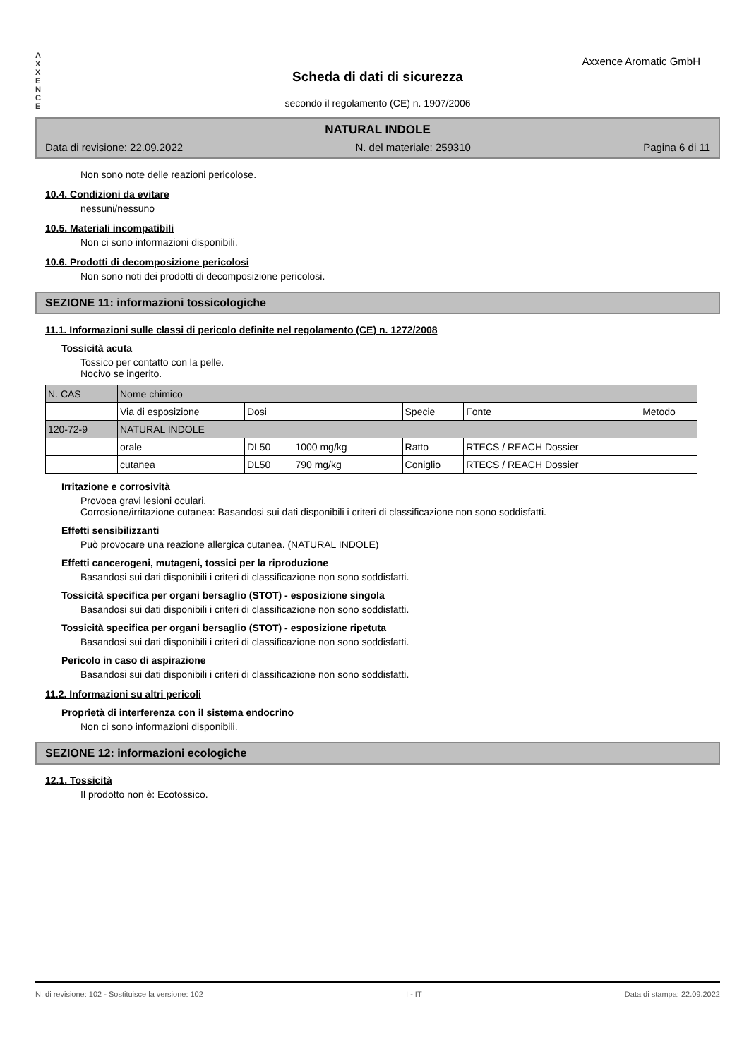A
X
X
E
N
C
E
Axxence Aromatic GmbH
Scheda di dati di sicurezza
secondo il regolamento (CE) n. 1907/2006
NATURAL INDOLE
Data di revisione: 22.09.2022 N. del materiale: 259310 Pagina 6 di 11
Non sono note delle reazioni pericolose.
10.4. Condizioni da evitare
nessuni/nessuno
10.5. Materiali incompatibili
Non ci sono informazioni disponibili.
10.6. Prodotti di decomposizione pericolosi
Non sono noti dei prodotti di decomposizione pericolosi.
SEZIONE 11: informazioni tossicologiche
11.1. Informazioni sulle classi di pericolo definite nel regolamento (CE) n. 1272/2008
Tossicità acuta
Tossico per contatto con la pelle.
Nocivo se ingerito.
| N. CAS | Nome chimico | | | | |
| | Via di esposizione | Dosi | Specie | Fonte | Metodo |
| 120-72-9 | NATURAL INDOLE | | | | |
| | orale | DL50 1000 mg/kg | Ratto | RTECS / REACH Dossier | |
| | cutanea | DL50 790 mg/kg | Coniglio | RTECS / REACH Dossier | |
Irritazione e corrosività
Provoca gravi lesioni oculari.
Corrosione/irritazione cutanea: Basandosi sui dati disponibili i criteri di classificazione non sono soddisfatti.
Effetti sensibilizzanti
Può provocare una reazione allergica cutanea. (NATURAL INDOLE)
Effetti cancerogeni, mutageni, tossici per la riproduzione
Basandosi sui dati disponibili i criteri di classificazione non sono soddisfatti.
Tossicità specifica per organi bersaglio (STOT) - esposizione singola
Basandosi sui dati disponibili i criteri di classificazione non sono soddisfatti.
Tossicità specifica per organi bersaglio (STOT) - esposizione ripetuta
Basandosi sui dati disponibili i criteri di classificazione non sono soddisfatti.
Pericolo in caso di aspirazione
Basandosi sui dati disponibili i criteri di classificazione non sono soddisfatti.
11.2. Informazioni su altri pericoli
Proprietà di interferenza con il sistema endocrino
Non ci sono informazioni disponibili.
SEZIONE 12: informazioni ecologiche
12.1. Tossicità
Il prodotto non è: Ecotossico.
N. di revisione: 102 - Sostituisce la versione: 102 I - IT Data di stampa: 22.09.2022